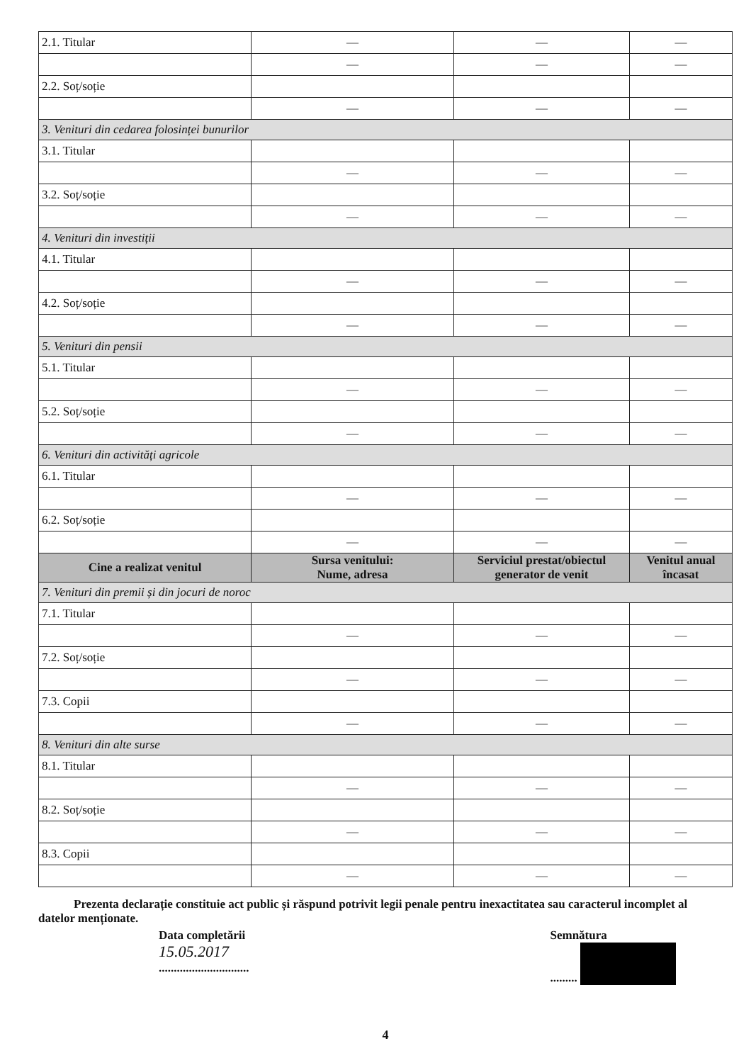| 2.1. Titular | — | — | — |
| | — | — | — |
| 2.2. Soț/soție | | | |
| | — | — | — |
| 3. Venituri din cedarea folosinței bunurilor | | | |
| 3.1. Titular | | | |
| | — | — | — |
| 3.2. Soț/soție | | | |
| | — | — | — |
| 4. Venituri din investiții | | | |
| 4.1. Titular | | | |
| | — | — | — |
| 4.2. Soț/soție | | | |
| | — | — | — |
| 5. Venituri din pensii | | | |
| 5.1. Titular | | | |
| | — | — | — |
| 5.2. Soț/soție | | | |
| | — | — | — |
| 6. Venituri din activități agricole | | | |
| 6.1. Titular | | | |
| | — | — | — |
| 6.2. Soț/soție | | | |
| | — | — | — |
| Cine a realizat venitul | Sursa venitului: Nume, adresa | Serviciul prestat/obiectul generator de venit | Venitul anual încasat |
| 7. Venituri din premii și din jocuri de noroc | | | |
| 7.1. Titular | | | |
| | — | — | — |
| 7.2. Soț/soție | | | |
| | — | — | — |
| 7.3. Copii | | | |
| | — | — | — |
| 8. Venituri din alte surse | | | |
| 8.1. Titular | | | |
| | — | — | — |
| 8.2. Soț/soție | | | |
| | — | — | — |
| 8.3. Copii | | | |
| | — | — | — |
Prezenta declarație constituie act public și răspund potrivit legii penale pentru inexactitatea sau caracterul incomplet al datelor menționate.
Data completării
15.05.2017
..............................
Semnătura
.........
4